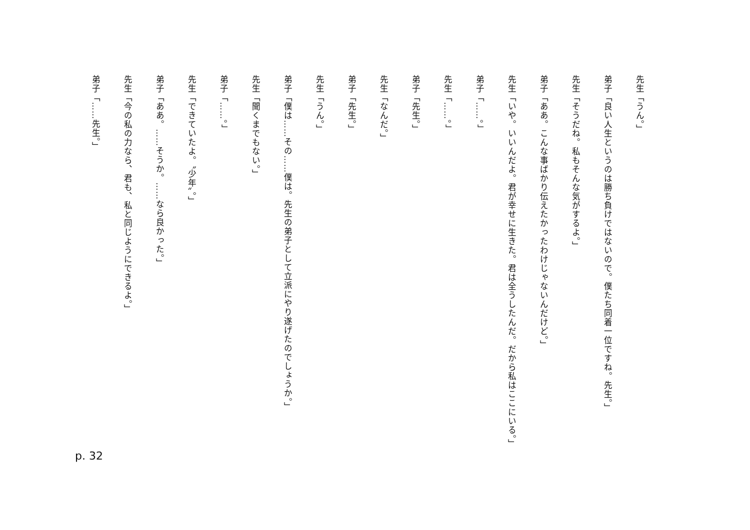先生「うん。」
弟子「良い人生というのは勝ち負けではないので。僕たち同着一位ですね。先生。」
先生「そうだね。私もそんな気がするよ。」
弟子「ああ。こんな事ばかり伝えたかったわけじゃないんだけど。」
先生「いや。いいんだよ。君が幸せに生きた。君は全うしたんだ。だから私はここにいる。」
弟子「……。」
先生「……。」
弟子「先生。」
先生「なんだ。」
弟子「先生。」
先生「うん。」
弟子「僕は……その……僕は。先生の弟子として立派にやり遂げたのでしょうか。」
先生「聞くまでもない。」
弟子「……。」
先生「できていたよ。〝少年〟。」
弟子「ああ。……そうか。……なら良かった。」
先生「今の私の力なら、君も、私と同じようにできるよ。」
弟子「……先生。」
p. 32